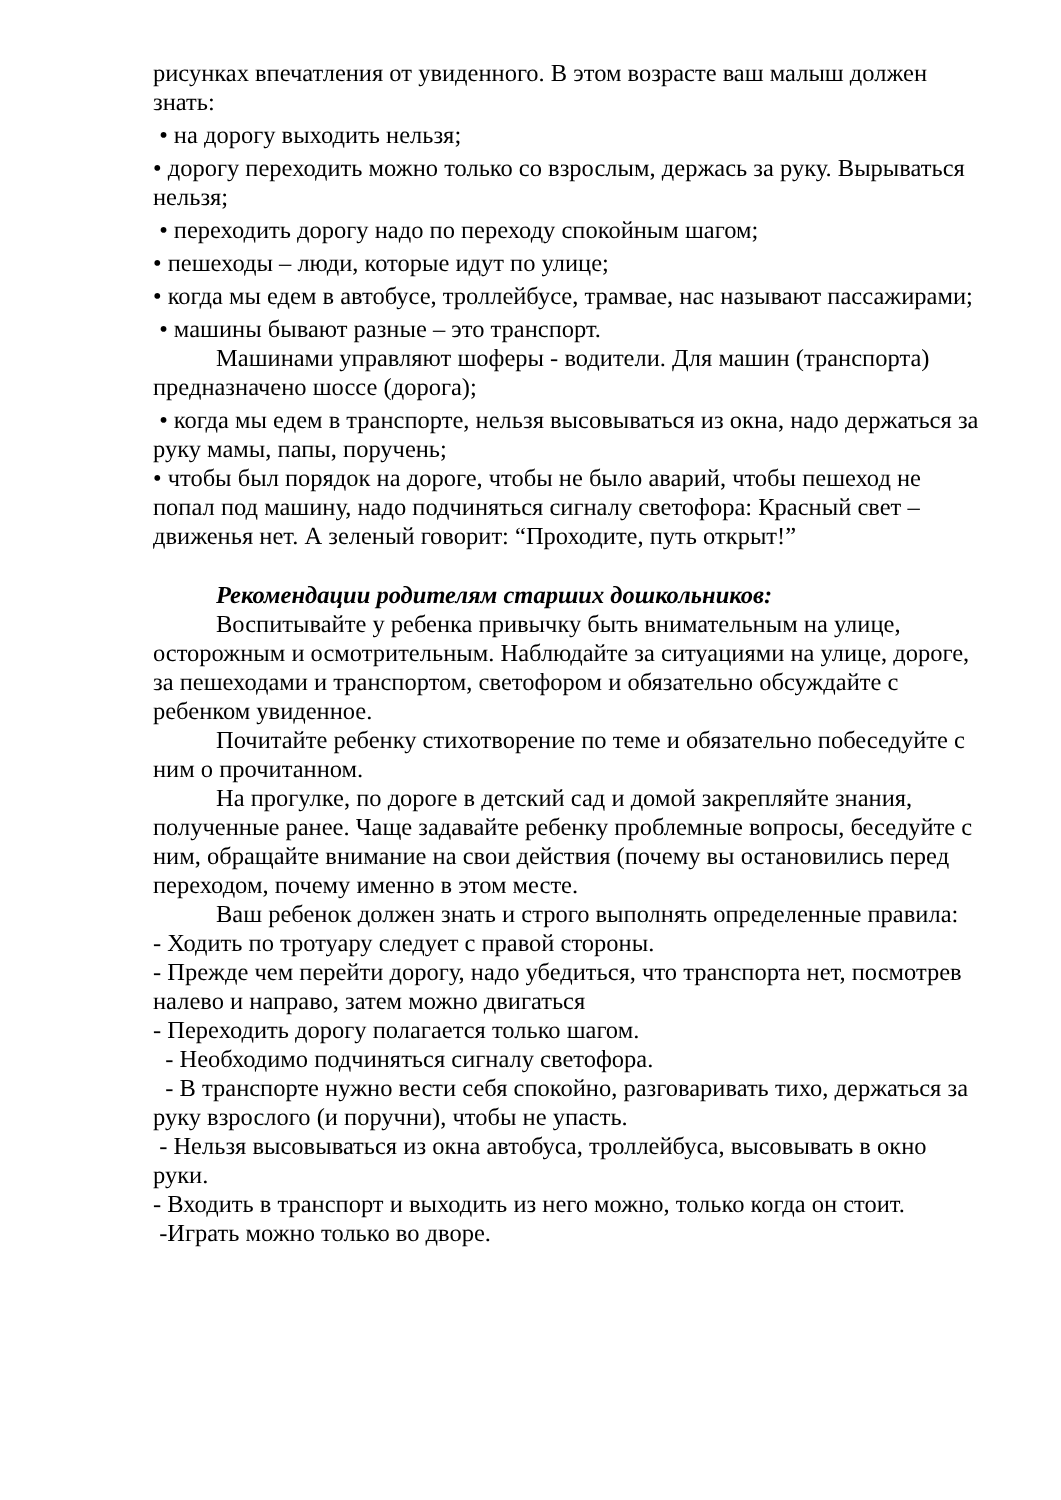рисунках впечатления от увиденного. В этом возрасте ваш малыш должен знать:
• на дорогу выходить нельзя;
• дорогу переходить можно только со взрослым, держась за руку. Вырываться нельзя;
• переходить дорогу надо по переходу спокойным шагом;
• пешеходы – люди, которые идут по улице;
• когда мы едем в автобусе, троллейбусе, трамвае, нас называют пассажирами;
• машины бывают разные – это транспорт.
Машинами управляют шоферы - водители. Для машин (транспорта) предназначено шоссе (дорога);
• когда мы едем в транспорте, нельзя высовываться из окна, надо держаться за руку мамы, папы, поручень;
• чтобы был порядок на дороге, чтобы не было аварий, чтобы пешеход не попал под машину, надо подчиняться сигналу светофора: Красный свет – движенья нет. А зеленый говорит: “Проходите, путь открыт!”
Рекомендации родителям старших дошкольников:
Воспитывайте у ребенка привычку быть внимательным на улице, осторожным и осмотрительным. Наблюдайте за ситуациями на улице, дороге, за пешеходами и транспортом, светофором и обязательно обсуждайте с ребенком увиденное.
Почитайте ребенку стихотворение по теме и обязательно побеседуйте с ним о прочитанном.
На прогулке, по дороге в детский сад и домой закрепляйте знания, полученные ранее. Чаще задавайте ребенку проблемные вопросы, беседуйте с ним, обращайте внимание на свои действия (почему вы остановились перед переходом, почему именно в этом месте.
Ваш ребенок должен знать и строго выполнять определенные правила:
- Ходить по тротуару следует с правой стороны.
- Прежде чем перейти дорогу, надо убедиться, что транспорта нет, посмотрев налево и направо, затем можно двигаться
- Переходить дорогу полагается только шагом.
- Необходимо подчиняться сигналу светофора.
- В транспорте нужно вести себя спокойно, разговаривать тихо, держаться за руку взрослого (и поручни), чтобы не упасть.
- Нельзя высовываться из окна автобуса, троллейбуса, высовывать в окно руки.
- Входить в транспорт и выходить из него можно, только когда он стоит.
-Играть можно только во дворе.